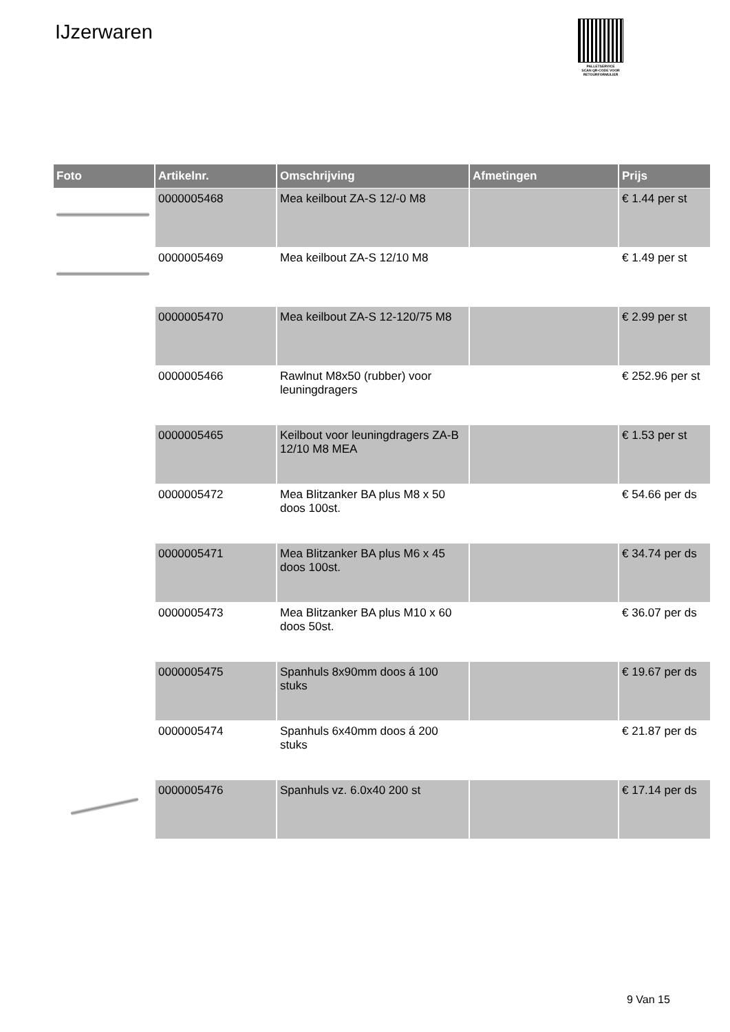IJzerwaren
PALLETSERVICE
SCAN QR-CODE VOOR RETOURFORMULIER
| Foto | Artikelnr. | Omschrijving | Afmetingen | Prijs |
| --- | --- | --- | --- | --- |
| | 0000005468 | Mea keilbout ZA-S 12/-0 M8 | | € 1.44 per st |
| | 0000005469 | Mea keilbout ZA-S 12/10 M8 | | € 1.49 per st |
| | 0000005470 | Mea keilbout ZA-S 12-120/75 M8 | | € 2.99 per st |
| | 0000005466 | Rawlnut M8x50 (rubber) voor leuningdragers | | € 252.96 per st |
| | 0000005465 | Keilbout voor leuningdragers ZA-B 12/10 M8 MEA | | € 1.53 per st |
| | 0000005472 | Mea Blitzanker BA plus M8 x 50 doos 100st. | | € 54.66 per ds |
| | 0000005471 | Mea Blitzanker BA plus M6 x 45 doos 100st. | | € 34.74 per ds |
| | 0000005473 | Mea Blitzanker BA plus M10 x 60 doos 50st. | | € 36.07 per ds |
| | 0000005475 | Spanhuls 8x90mm doos á 100 stuks | | € 19.67 per ds |
| | 0000005474 | Spanhuls 6x40mm doos á 200 stuks | | € 21.87 per ds |
| | 0000005476 | Spanhuls vz. 6.0x40 200 st | | € 17.14 per ds |
9 Van 15